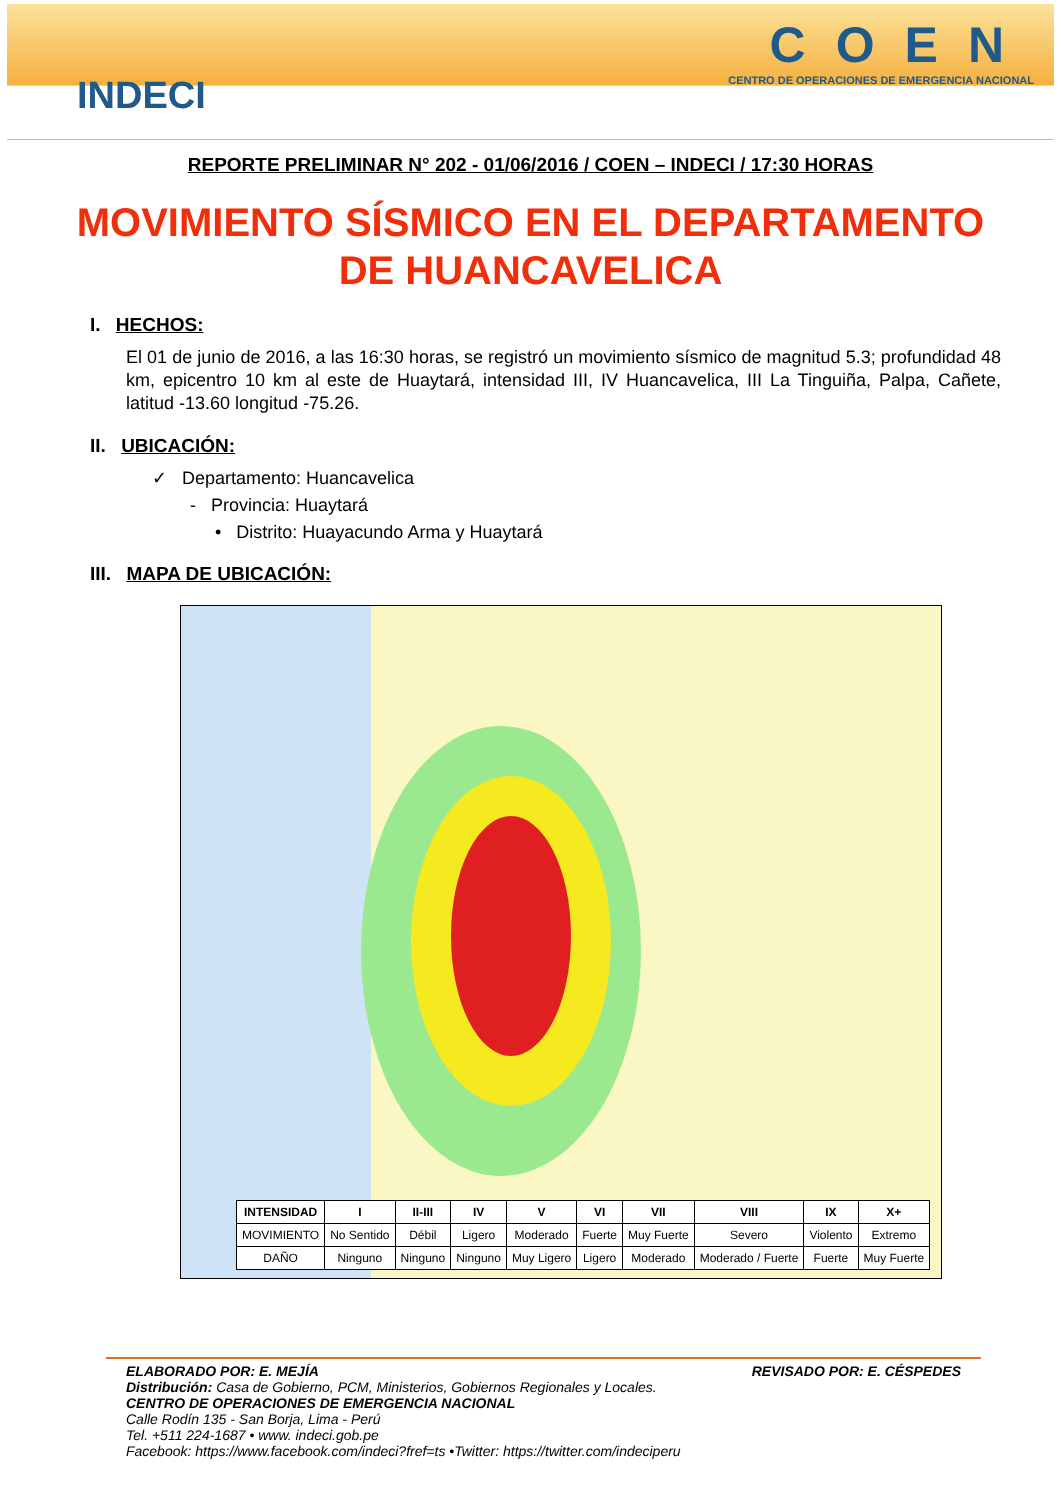INDECI
COEN
CENTRO DE OPERACIONES DE EMERGENCIA NACIONAL
REPORTE PRELIMINAR N° 202 - 01/06/2016 / COEN – INDECI / 17:30 HORAS
MOVIMIENTO SÍSMICO EN EL DEPARTAMENTO DE HUANCAVELICA
I. HECHOS:
El 01 de junio de 2016, a las 16:30 horas, se registró un movimiento sísmico de magnitud 5.3; profundidad 48 km, epicentro 10 km al este de Huaytará, intensidad III, IV Huancavelica, III La Tinguiña, Palpa, Cañete, latitud -13.60 longitud -75.26.
II. UBICACIÓN:
✓ Departamento: Huancavelica
- Provincia: Huaytará
• Distrito: Huayacundo Arma y Huaytará
III. MAPA DE UBICACIÓN:
| INTENSIDAD | I | II-III | IV | V | VI | VII | VIII | IX | X+ |
| --- | --- | --- | --- | --- | --- | --- | --- | --- | --- |
| MOVIMIENTO | No Sentido | Débil | Ligero | Moderado | Fuerte | Muy Fuerte | Severo | Violento | Extremo |
| DAÑO | Ninguno | Ninguno | Ninguno | Muy Ligero | Ligero | Moderado | Moderado / Fuerte | Fuerte | Muy Fuerte |
ELABORADO POR: E. MEJÍA REVISADO POR: E. CÉSPEDES
Distribución: Casa de Gobierno, PCM, Ministerios, Gobiernos Regionales y Locales.
CENTRO DE OPERACIONES DE EMERGENCIA NACIONAL
Calle Rodín 135 - San Borja, Lima - Perú
Tel. +511 224-1687 • www. indeci.gob.pe
Facebook: https://www.facebook.com/indeci?fref=ts •Twitter: https://twitter.com/indeciperu